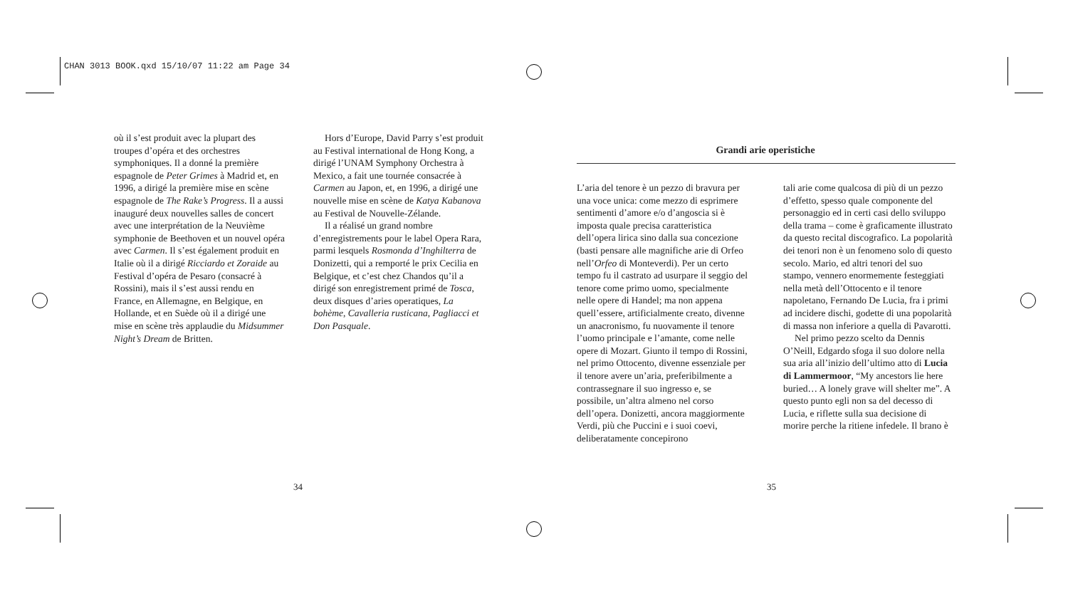CHAN 3013 BOOK.qxd 15/10/07 11:22 am Page 34
où il s’est produit avec la plupart des troupes d’opéra et des orchestres symphoniques. Il a donné la première espagnole de Peter Grimes à Madrid et, en 1996, a dirigé la première mise en scène espagnole de The Rake’s Progress. Il a aussi inauguré deux nouvelles salles de concert avec une interprétation de la Neuvième symphonie de Beethoven et un nouvel opéra avec Carmen. Il s’est également produit en Italie où il a dirigé Ricciardo et Zoraide au Festival d’opéra de Pesaro (consacré à Rossini), mais il s’est aussi rendu en France, en Allemagne, en Belgique, en Hollande, et en Suède où il a dirigé une mise en scène très applaudie du Midsummer Night’s Dream de Britten.
Hors d’Europe, David Parry s’est produit au Festival international de Hong Kong, a dirigé l’UNAM Symphony Orchestra à Mexico, a fait une tournée consacrée à Carmen au Japon, et, en 1996, a dirigé une nouvelle mise en scène de Katya Kabanova au Festival de Nouvelle-Zélande.
Il a réalisé un grand nombre d’enregistrements pour le label Opera Rara, parmi lesquels Rosmonda d’Inghilterra de Donizetti, qui a remporté le prix Cecilia en Belgique, et c’est chez Chandos qu’il a dirigé son enregistrement primé de Tosca, deux disques d’aries operatiques, La bohème, Cavalleria rusticana, Pagliacci et Don Pasquale.
34
Grandi arie operistiche
L’aria del tenore è un pezzo di bravura per una voce unica: come mezzo di esprimere sentimenti d’amore e/o d’angoscia si è imposta quale precisa caratteristica dell’opera lirica sino dalla sua concezione (basti pensare alle magnifiche arie di Orfeo nell’Orfeo di Monteverdi). Per un certo tempo fu il castrato ad usurpare il seggio del tenore come primo uomo, specialmente nelle opere di Handel; ma non appena quell’essere, artificialmente creato, divenne un anacronismo, fu nuovamente il tenore l’uomo principale e l’amante, come nelle opere di Mozart. Giunto il tempo di Rossini, nel primo Ottocento, divenne essenziale per il tenore avere un’aria, preferibilmente a contrassegnare il suo ingresso e, se possibile, un’altra almeno nel corso dell’opera. Donizetti, ancora maggiormente Verdi, più che Puccini e i suoi coevi, deliberatamente concepirono
tali arie come qualcosa di più di un pezzo d’effetto, spesso quale componente del personaggio ed in certi casi dello sviluppo della trama – come è graficamente illustrato da questo recital discografico. La popolarità dei tenori non è un fenomeno solo di questo secolo. Mario, ed altri tenori del suo stampo, vennero enormemente festeggiati nella metà dell’Ottocento e il tenore napoletano, Fernando De Lucia, fra i primi ad incidere dischi, godette di una popolarità di massa non inferiore a quella di Pavarotti.
Nel primo pezzo scelto da Dennis O’Neill, Edgardo sfoga il suo dolore nella sua aria all’inizio dell’ultimo atto di Lucia di Lammermoor, “My ancestors lie here buried… A lonely grave will shelter me”. A questo punto egli non sa del decesso di Lucia, e riflette sulla sua decisione di morire perche la ritiene infedele. Il brano è
35